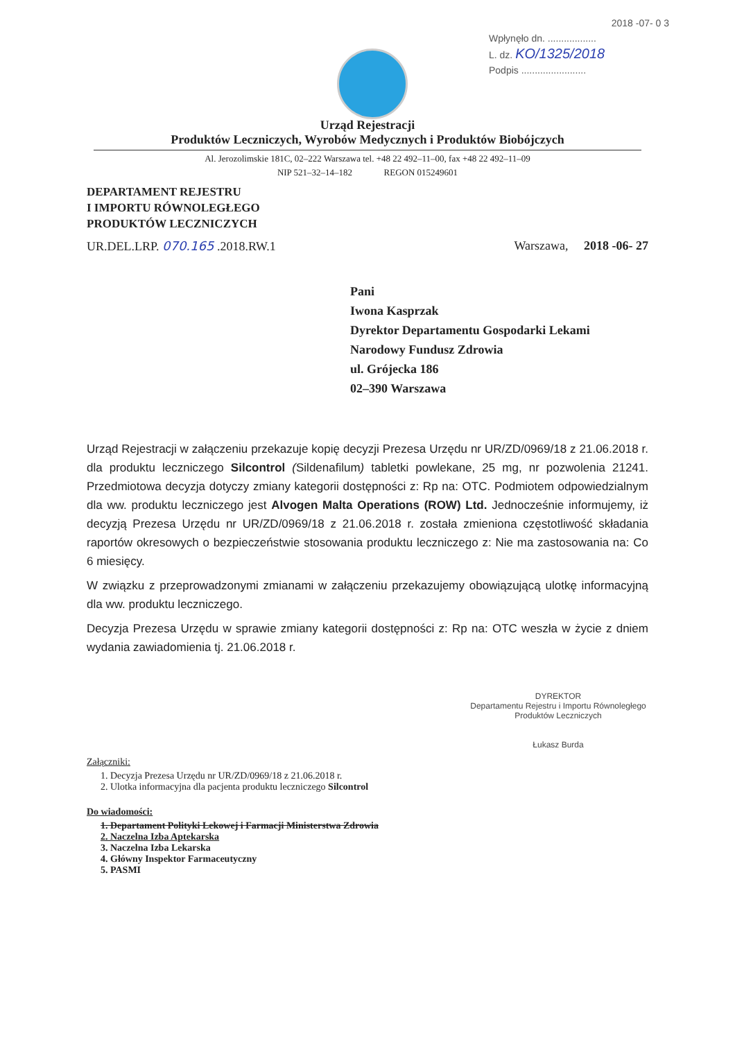2018 -07- 0 3
Wpłynęło dn. ..................
L. dz. KO/1325/2018
Podpis ........................
Urząd Rejestracji
Produktów Leczniczych, Wyrobów Medycznych i Produktów Biobójczych
Al. Jerozolimskie 181C, 02–222 Warszawa tel. +48 22 492–11–00, fax +48 22 492–11–09
NIP 521–32–14–182 REGON 015249601
DEPARTAMENT REJESTRU
I IMPORTU RÓWNOLEGŁEGO
PRODUKTÓW LECZNICZYCH
UR.DEL.LRP. 070.165 .2018.RW.1 Warszawa, 2018 -06- 27
Pani
Iwona Kasprzak
Dyrektor Departamentu Gospodarki Lekami
Narodowy Fundusz Zdrowia
ul. Grójecka 186
02–390 Warszawa
Urząd Rejestracji w załączeniu przekazuje kopię decyzji Prezesa Urzędu nr UR/ZD/0969/18 z 21.06.2018 r. dla produktu leczniczego Silcontrol (Sildenafilum) tabletki powlekane, 25 mg, nr pozwolenia 21241. Przedmiotowa decyzja dotyczy zmiany kategorii dostępności z: Rp na: OTC. Podmiotem odpowiedzialnym dla ww. produktu leczniczego jest Alvogen Malta Operations (ROW) Ltd. Jednocześnie informujemy, iż decyzją Prezesa Urzędu nr UR/ZD/0969/18 z 21.06.2018 r. została zmieniona częstotliwość składania raportów okresowych o bezpieczeństwie stosowania produktu leczniczego z: Nie ma zastosowania na: Co 6 miesięcy.
W związku z przeprowadzonymi zmianami w załączeniu przekazujemy obowiązującą ulotkę informacyjną dla ww. produktu leczniczego.
Decyzja Prezesa Urzędu w sprawie zmiany kategorii dostępności z: Rp na: OTC weszła w życie z dniem wydania zawiadomienia tj. 21.06.2018 r.
DYREKTOR
Departamentu Rejestru i Importu Równoległego
Produktów Leczniczych
Łukasz Burda
Załączniki:
1. Decyzja Prezesa Urzędu nr UR/ZD/0969/18 z 21.06.2018 r.
2. Ulotka informacyjna dla pacjenta produktu leczniczego Silcontrol
Do wiadomości:
1. Departament Polityki Lekowej i Farmacji Ministerstwa Zdrowia
2. Naczelna Izba Aptekarska
3. Naczelna Izba Lekarska
4. Główny Inspektor Farmaceutyczny
5. PASMI